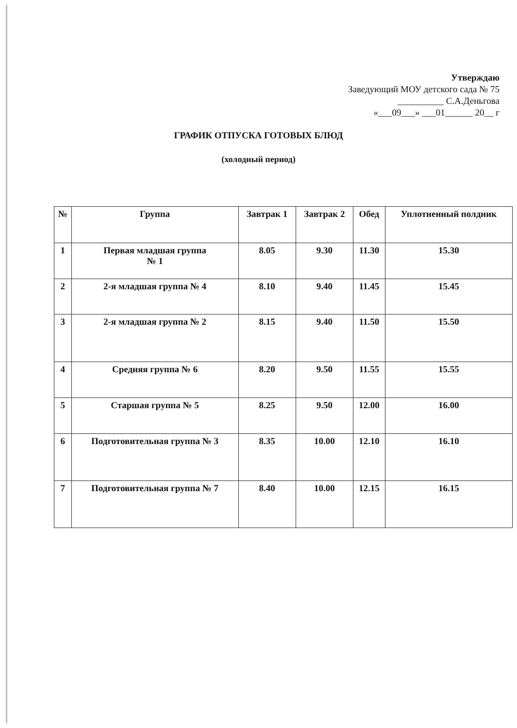Утверждаю
Заведующий МОУ детского сада № 75
__________ С.А.Деньгова
«___09___» ___01______ 20__ г
ГРАФИК ОТПУСКА ГОТОВЫХ БЛЮД
(холодный период)
| № | Группа | Завтрак 1 | Завтрак 2 | Обед | Уплотненный полдник |
| --- | --- | --- | --- | --- | --- |
| 1 | Первая младшая группа № 1 | 8.05 | 9.30 | 11.30 | 15.30 |
| 2 | 2-я младшая группа № 4 | 8.10 | 9.40 | 11.45 | 15.45 |
| 3 | 2-я младшая группа № 2 | 8.15 | 9.40 | 11.50 | 15.50 |
| 4 | Средняя группа № 6 | 8.20 | 9.50 | 11.55 | 15.55 |
| 5 | Старшая группа № 5 | 8.25 | 9.50 | 12.00 | 16.00 |
| 6 | Подготовительная группа № 3 | 8.35 | 10.00 | 12.10 | 16.10 |
| 7 | Подготовительная группа № 7 | 8.40 | 10.00 | 12.15 | 16.15 |